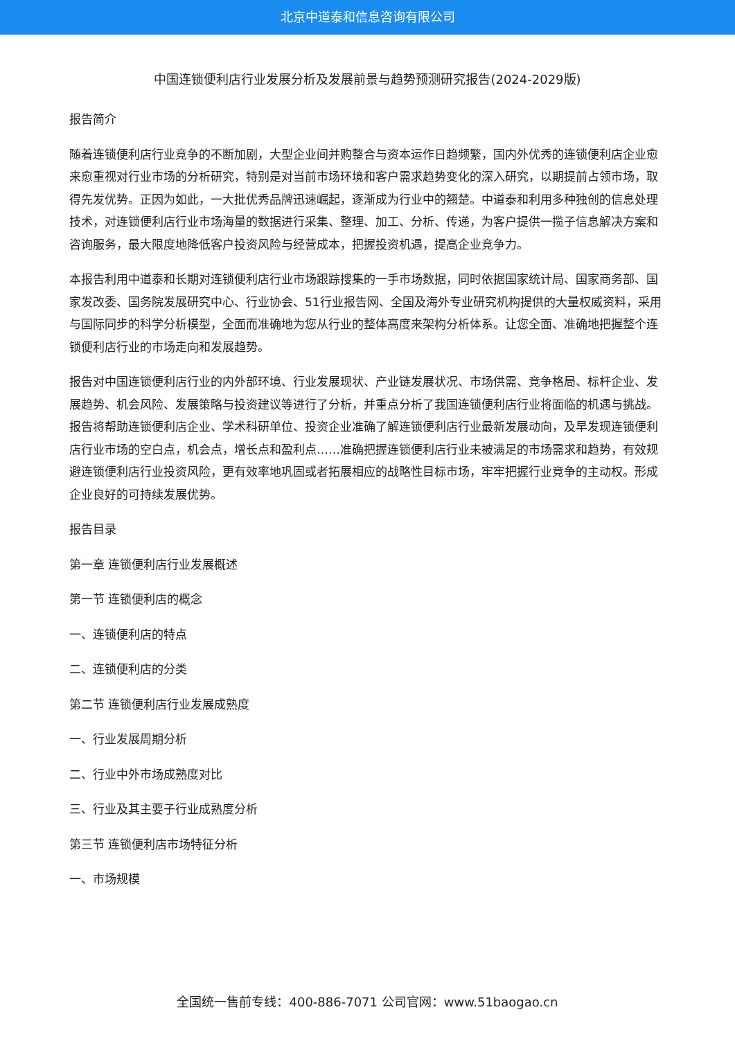北京中道泰和信息咨询有限公司
中国连锁便利店行业发展分析及发展前景与趋势预测研究报告(2024-2029版)
报告简介
随着连锁便利店行业竞争的不断加剧，大型企业间并购整合与资本运作日趋频繁，国内外优秀的连锁便利店企业愈来愈重视对行业市场的分析研究，特别是对当前市场环境和客户需求趋势变化的深入研究，以期提前占领市场，取得先发优势。正因为如此，一大批优秀品牌迅速崛起，逐渐成为行业中的翘楚。中道泰和利用多种独创的信息处理技术，对连锁便利店行业市场海量的数据进行采集、整理、加工、分析、传递，为客户提供一揽子信息解决方案和咨询服务，最大限度地降低客户投资风险与经营成本，把握投资机遇，提高企业竞争力。
本报告利用中道泰和长期对连锁便利店行业市场跟踪搜集的一手市场数据，同时依据国家统计局、国家商务部、国家发改委、国务院发展研究中心、行业协会、51行业报告网、全国及海外专业研究机构提供的大量权威资料，采用与国际同步的科学分析模型，全面而准确地为您从行业的整体高度来架构分析体系。让您全面、准确地把握整个连锁便利店行业的市场走向和发展趋势。
报告对中国连锁便利店行业的内外部环境、行业发展现状、产业链发展状况、市场供需、竞争格局、标杆企业、发展趋势、机会风险、发展策略与投资建议等进行了分析，并重点分析了我国连锁便利店行业将面临的机遇与挑战。报告将帮助连锁便利店企业、学术科研单位、投资企业准确了解连锁便利店行业最新发展动向，及早发现连锁便利店行业市场的空白点，机会点，增长点和盈利点……准确把握连锁便利店行业未被满足的市场需求和趋势，有效规避连锁便利店行业投资风险，更有效率地巩固或者拓展相应的战略性目标市场，牢牢把握行业竞争的主动权。形成企业良好的可持续发展优势。
报告目录
第一章 连锁便利店行业发展概述
第一节 连锁便利店的概念
一、连锁便利店的特点
二、连锁便利店的分类
第二节 连锁便利店行业发展成熟度
一、行业发展周期分析
二、行业中外市场成熟度对比
三、行业及其主要子行业成熟度分析
第三节 连锁便利店市场特征分析
一、市场规模
全国统一售前专线：400-886-7071 公司官网：www.51baogao.cn